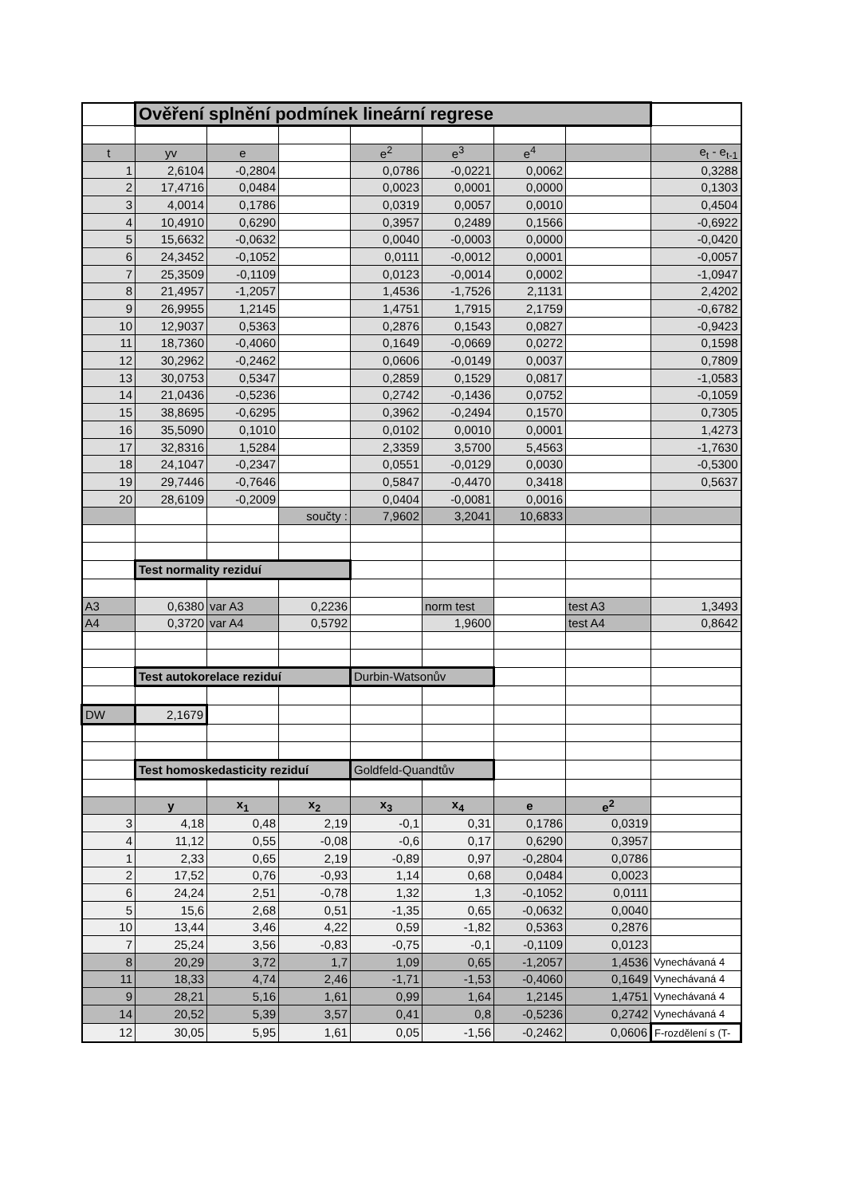| | Ověření splnění podmínek lineární regrese | | | | | | | |
| t | yv | e | | e<sup>2</sup> | e<sup>3</sup> | e<sup>4</sup> | | e<sub>t</sub> - e<sub>t-1</sub> |
| 1 | 2,6104 | -0,2804 | | 0,0786 | -0,0221 | 0,0062 | | 0,3288 |
| 2 | 17,4716 | 0,0484 | | 0,0023 | 0,0001 | 0,0000 | | 0,1303 |
| 3 | 4,0014 | 0,1786 | | 0,0319 | 0,0057 | 0,0010 | | 0,4504 |
| 4 | 10,4910 | 0,6290 | | 0,3957 | 0,2489 | 0,1566 | | -0,6922 |
| 5 | 15,6632 | -0,0632 | | 0,0040 | -0,0003 | 0,0000 | | -0,0420 |
| 6 | 24,3452 | -0,1052 | | 0,0111 | -0,0012 | 0,0001 | | -0,0057 |
| 7 | 25,3509 | -0,1109 | | 0,0123 | -0,0014 | 0,0002 | | -1,0947 |
| 8 | 21,4957 | -1,2057 | | 1,4536 | -1,7526 | 2,1131 | | 2,4202 |
| 9 | 26,9955 | 1,2145 | | 1,4751 | 1,7915 | 2,1759 | | -0,6782 |
| 10 | 12,9037 | 0,5363 | | 0,2876 | 0,1543 | 0,0827 | | -0,9423 |
| 11 | 18,7360 | -0,4060 | | 0,1649 | -0,0669 | 0,0272 | | 0,1598 |
| 12 | 30,2962 | -0,2462 | | 0,0606 | -0,0149 | 0,0037 | | 0,7809 |
| 13 | 30,0753 | 0,5347 | | 0,2859 | 0,1529 | 0,0817 | | -1,0583 |
| 14 | 21,0436 | -0,5236 | | 0,2742 | -0,1436 | 0,0752 | | -0,1059 |
| 15 | 38,8695 | -0,6295 | | 0,3962 | -0,2494 | 0,1570 | | 0,7305 |
| 16 | 35,5090 | 0,1010 | | 0,0102 | 0,0010 | 0,0001 | | 1,4273 |
| 17 | 32,8316 | 1,5284 | | 2,3359 | 3,5700 | 5,4563 | | -1,7630 |
| 18 | 24,1047 | -0,2347 | | 0,0551 | -0,0129 | 0,0030 | | -0,5300 |
| 19 | 29,7446 | -0,7646 | | 0,5847 | -0,4470 | 0,3418 | | 0,5637 |
| 20 | 28,6109 | -0,2009 | | 0,0404 | -0,0081 | 0,0016 | | |
| | | | součty : | 7,9602 | 3,2041 | 10,6833 | | |
| | Test normality reziduí | | | | | | | |
| A3 | 0,6380 | var A3 | 0,2236 | | norm test | | test A3 | 1,3493 |
| A4 | 0,3720 | var A4 | 0,5792 | | 1,9600 | | test A4 | 0,8642 |
| | Test autokorelace reziduí | | | Durbin-Watsonův | | | | |
| DW | 2,1679 | | | | | | | |
| | Test homoskedasticity reziduí | | | Goldfeld-Quandtův | | | | |
| | y | x<sub>1</sub> | x<sub>2</sub> | x<sub>3</sub> | x<sub>4</sub> | e | e<sup>2</sup> | |
| 3 | 4,18 | 0,48 | 2,19 | -0,1 | 0,31 | 0,1786 | 0,0319 | |
| 4 | 11,12 | 0,55 | -0,08 | -0,6 | 0,17 | 0,6290 | 0,3957 | |
| 1 | 2,33 | 0,65 | 2,19 | -0,89 | 0,97 | -0,2804 | 0,0786 | |
| 2 | 17,52 | 0,76 | -0,93 | 1,14 | 0,68 | 0,0484 | 0,0023 | |
| 6 | 24,24 | 2,51 | -0,78 | 1,32 | 1,3 | -0,1052 | 0,0111 | |
| 5 | 15,6 | 2,68 | 0,51 | -1,35 | 0,65 | -0,0632 | 0,0040 | |
| 10 | 13,44 | 3,46 | 4,22 | 0,59 | -1,82 | 0,5363 | 0,2876 | |
| 7 | 25,24 | 3,56 | -0,83 | -0,75 | -0,1 | -0,1109 | 0,0123 | |
| 8 | 20,29 | 3,72 | 1,7 | 1,09 | 0,65 | -1,2057 | 1,4536 | Vynechávaná 4 |
| 11 | 18,33 | 4,74 | 2,46 | -1,71 | -1,53 | -0,4060 | 0,1649 | Vynechávaná 4 |
| 9 | 28,21 | 5,16 | 1,61 | 0,99 | 1,64 | 1,2145 | 1,4751 | Vynechávaná 4 |
| 14 | 20,52 | 5,39 | 3,57 | 0,41 | 0,8 | -0,5236 | 0,2742 | Vynechávaná 4 |
| 12 | 30,05 | 5,95 | 1,61 | 0,05 | -1,56 | -0,2462 | 0,0606 | F-rozdělení s (T- |